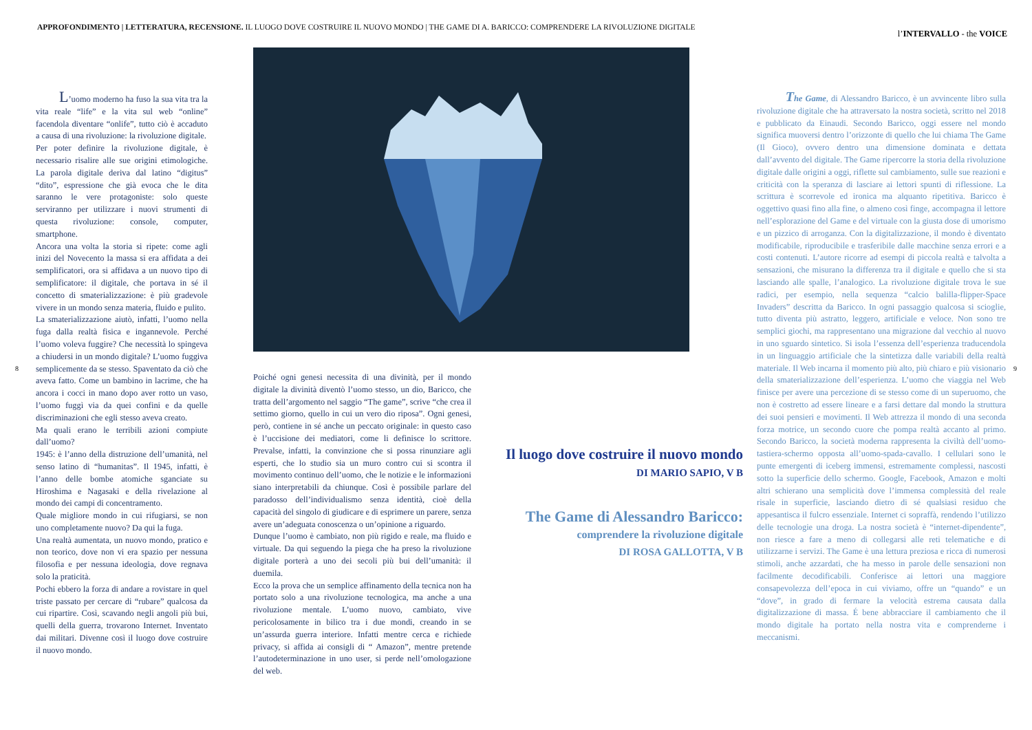APPROFONDIMENTO | LETTERATURA, RECENSIONE. IL LUOGO DOVE COSTRUIRE IL NUOVO MONDO | THE GAME DI A. BARICCO: COMPRENDERE LA RIVOLUZIONE DIGITALE
l’INTERVALLO - the VOICE
8 9
L’uomo moderno ha fuso la sua vita tra la vita reale “life” e la vita sul web “online” facendola diventare “onlife”, tutto ciò è accaduto a causa di una rivoluzione: la rivoluzione digitale.
Per poter definire la rivoluzione digitale, è necessario risalire alle sue origini etimologiche. La parola digitale deriva dal latino “digitus” “dito”, espressione che già evoca che le dita saranno le vere protagoniste: solo queste serviranno per utilizzare i nuovi strumenti di questa rivoluzione: console, computer, smartphone.
Ancora una volta la storia si ripete: come agli inizi del Novecento la massa si era affidata a dei semplificatori, ora si affidava a un nuovo tipo di semplificatore: il digitale, che portava in sé il concetto di smaterializzazione: è più gradevole vivere in un mondo senza materia, fluido e pulito.
La smaterializzazione aiutò, infatti, l’uomo nella fuga dalla realtà fisica e ingannevole. Perché l’uomo voleva fuggire? Che necessità lo spingeva a chiudersi in un mondo digitale? L’uomo fuggiva semplicemente da se stesso. Spaventato da ciò che aveva fatto. Come un bambino in lacrime, che ha ancora i cocci in mano dopo aver rotto un vaso, l’uomo fuggì via da quei confini e da quelle discriminazioni che egli stesso aveva creato.
Ma quali erano le terribili azioni compiute dall’uomo?
1945: è l’anno della distruzione dell’umanità, nel senso latino di “humanitas”. Il 1945, infatti, è l’anno delle bombe atomiche sganciate su Hiroshima e Nagasaki e della rivelazione al mondo dei campi di concentramento.
Quale migliore mondo in cui rifugiarsi, se non uno completamente nuovo? Da qui la fuga.
Una realtà aumentata, un nuovo mondo, pratico e non teorico, dove non vi era spazio per nessuna filosofia e per nessuna ideologia, dove regnava solo la praticità.
Pochi ebbero la forza di andare a rovistare in quel triste passato per cercare di “rubare” qualcosa da cui ripartire. Così, scavando negli angoli più bui, quelli della guerra, trovarono Internet. Inventato dai militari. Divenne così il luogo dove costruire il nuovo mondo.
Poiché ogni genesi necessita di una divinità, per il mondo digitale la divinità diventò l’uomo stesso, un dio, Baricco, che tratta dell’argomento nel saggio “The game”, scrive “che crea il settimo giorno, quello in cui un vero dio riposa”. Ogni genesi, però, contiene in sé anche un peccato originale: in questo caso è l’uccisione dei mediatori, come li definisce lo scrittore. Prevalse, infatti, la convinzione che si possa rinunziare agli esperti, che lo studio sia un muro contro cui si scontra il movimento continuo dell’uomo, che le notizie e le informazioni siano interpretabili da chiunque. Così è possibile parlare del paradosso dell’individualismo senza identità, cioè della capacità del singolo di giudicare e di esprimere un parere, senza avere un’adeguata conoscenza o un’opinione a riguardo.
Dunque l’uomo è cambiato, non più rigido e reale, ma fluido e virtuale. Da qui seguendo la piega che ha preso la rivoluzione digitale porterà a uno dei secoli più bui dell’umanità: il duemila.
Ecco la prova che un semplice affinamento della tecnica non ha portato solo a una rivoluzione tecnologica, ma anche a una rivoluzione mentale. L’uomo nuovo, cambiato, vive pericolosamente in bilico tra i due mondi, creando in se un’assurda guerra interiore. Infatti mentre cerca e richiede privacy, si affida ai consigli di “ Amazon”, mentre pretende l’autodeterminazione in uno user, si perde nell’omologazione del web.
Il luogo dove costruire il nuovo mondo
DI MARIO SAPIO, V B
The Game di Alessandro Baricco:
comprendere la rivoluzione digitale
DI ROSA GALLOTTA, V B
The Game, di Alessandro Baricco, è un avvincente libro sulla rivoluzione digitale che ha attraversato la nostra società, scritto nel 2018 e pubblicato da Einaudi. Secondo Baricco, oggi essere nel mondo significa muoversi dentro l’orizzonte di quello che lui chiama The Game (Il Gioco), ovvero dentro una dimensione dominata e dettata dall’avvento del digitale. The Game ripercorre la storia della rivoluzione digitale dalle origini a oggi, riflette sul cambiamento, sulle sue reazioni e criticità con la speranza di lasciare ai lettori spunti di riflessione. La scrittura è scorrevole ed ironica ma alquanto ripetitiva. Baricco è oggettivo quasi fino alla fine, o almeno così finge, accompagna il lettore nell’esplorazione del Game e del virtuale con la giusta dose di umorismo e un pizzico di arroganza. Con la digitalizzazione, il mondo è diventato modificabile, riproducibile e trasferibile dalle macchine senza errori e a costi contenuti. L’autore ricorre ad esempi di piccola realtà e talvolta a sensazioni, che misurano la differenza tra il digitale e quello che si sta lasciando alle spalle, l’analogico. La rivoluzione digitale trova le sue radici, per esempio, nella sequenza “calcio balilla-flipper-Space Invaders” descritta da Baricco. In ogni passaggio qualcosa si scioglie, tutto diventa più astratto, leggero, artificiale e veloce. Non sono tre semplici giochi, ma rappresentano una migrazione dal vecchio al nuovo in uno sguardo sintetico. Si isola l’essenza dell’esperienza traducendola in un linguaggio artificiale che la sintetizza dalle variabili della realtà materiale. Il Web incarna il momento più alto, più chiaro e più visionario della smaterializzazione dell’esperienza. L’uomo che viaggia nel Web finisce per avere una percezione di se stesso come di un superuomo, che non è costretto ad essere lineare e a farsi dettare dal mondo la struttura dei suoi pensieri e movimenti. Il Web attrezza il mondo di una seconda forza motrice, un secondo cuore che pompa realtà accanto al primo. Secondo Baricco, la società moderna rappresenta la civiltà dell’uomo-tastiera-schermo opposta all’uomo-spada-cavallo. I cellulari sono le punte emergenti di iceberg immensi, estremamente complessi, nascosti sotto la superficie dello schermo. Google, Facebook, Amazon e molti altri schierano una semplicità dove l’immensa complessità del reale risale in superficie, lasciando dietro di sé qualsiasi residuo che appesantisca il fulcro essenziale. Internet ci sopraffà, rendendo l’utilizzo delle tecnologie una droga. La nostra società è “internet-dipendente”, non riesce a fare a meno di collegarsi alle reti telematiche e di utilizzarne i servizi. The Game è una lettura preziosa e ricca di numerosi stimoli, anche azzardati, che ha messo in parole delle sensazioni non facilmente decodificabili. Conferisce ai lettori una maggiore consapevolezza dell’epoca in cui viviamo, offre un “quando” e un “dove”, in grado di fermare la velocità estrema causata dalla digitalizzazione di massa. É bene abbracciare il cambiamento che il mondo digitale ha portato nella nostra vita e comprenderne i meccanismi.